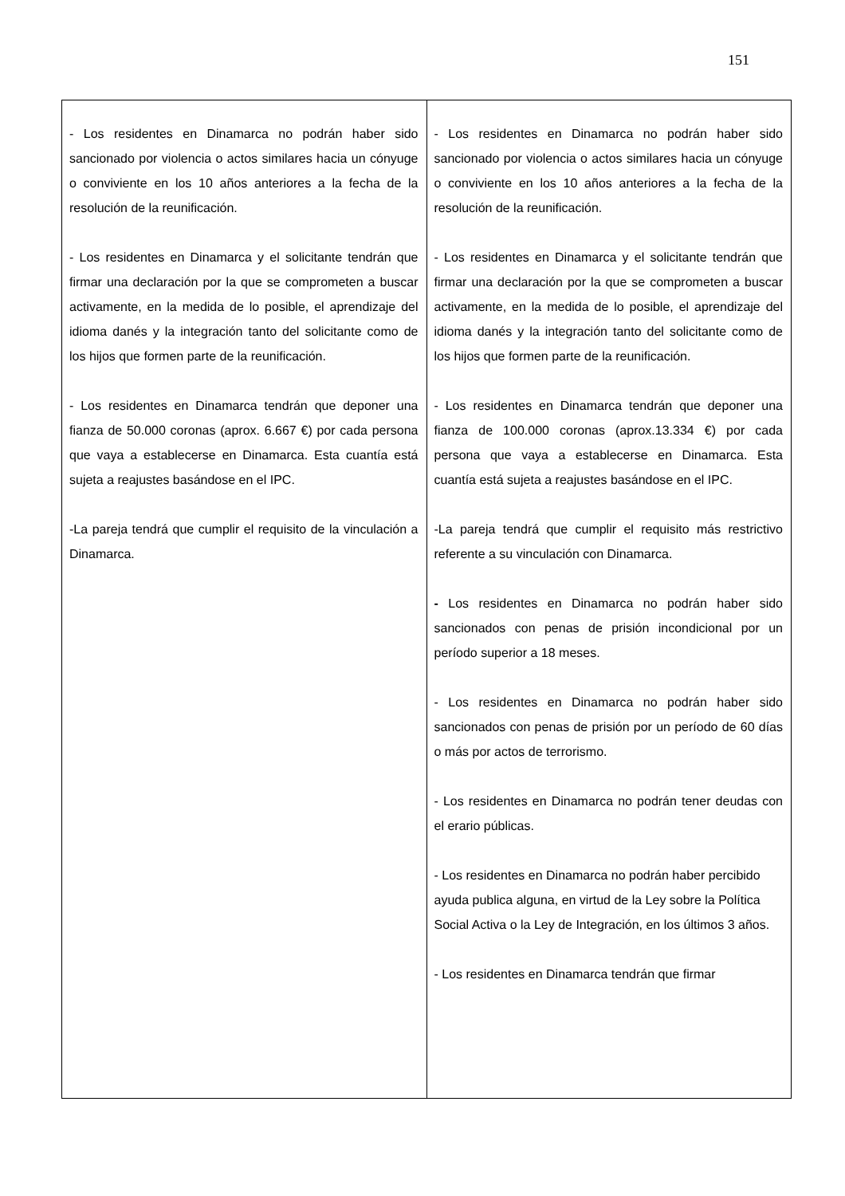151
| - Los residentes en Dinamarca no podrán haber sido sancionado por violencia o actos similares hacia un cónyuge o conviviente en los 10 años anteriores a la fecha de la resolución de la reunificación. - Los residentes en Dinamarca y el solicitante tendrán que firmar una declaración por la que se comprometen a buscar activamente, en la medida de lo posible, el aprendizaje del idioma danés y la integración tanto del solicitante como de los hijos que formen parte de la reunificación. - Los residentes en Dinamarca tendrán que deponer una fianza de 50.000 coronas (aprox. 6.667 €) por cada persona que vaya a establecerse en Dinamarca. Esta cuantía está sujeta a reajustes basándose en el IPC. -La pareja tendrá que cumplir el requisito de la vinculación a Dinamarca. | - Los residentes en Dinamarca no podrán haber sido sancionado por violencia o actos similares hacia un cónyuge o conviviente en los 10 años anteriores a la fecha de la resolución de la reunificación. - Los residentes en Dinamarca y el solicitante tendrán que firmar una declaración por la que se comprometen a buscar activamente, en la medida de lo posible, el aprendizaje del idioma danés y la integración tanto del solicitante como de los hijos que formen parte de la reunificación. - Los residentes en Dinamarca tendrán que deponer una fianza de 100.000 coronas (aprox.13.334 €) por cada persona que vaya a establecerse en Dinamarca. Esta cuantía está sujeta a reajustes basándose en el IPC. -La pareja tendrá que cumplir el requisito más restrictivo referente a su vinculación con Dinamarca. - Los residentes en Dinamarca no podrán haber sido sancionados con penas de prisión incondicional por un período superior a 18 meses. - Los residentes en Dinamarca no podrán haber sido sancionados con penas de prisión por un período de 60 días o más por actos de terrorismo. - Los residentes en Dinamarca no podrán tener deudas con el erario públicas. - Los residentes en Dinamarca no podrán haber percibido ayuda publica alguna, en virtud de la Ley sobre la Política Social Activa o la Ley de Integración, en los últimos 3 años. - Los residentes en Dinamarca tendrán que firmar |